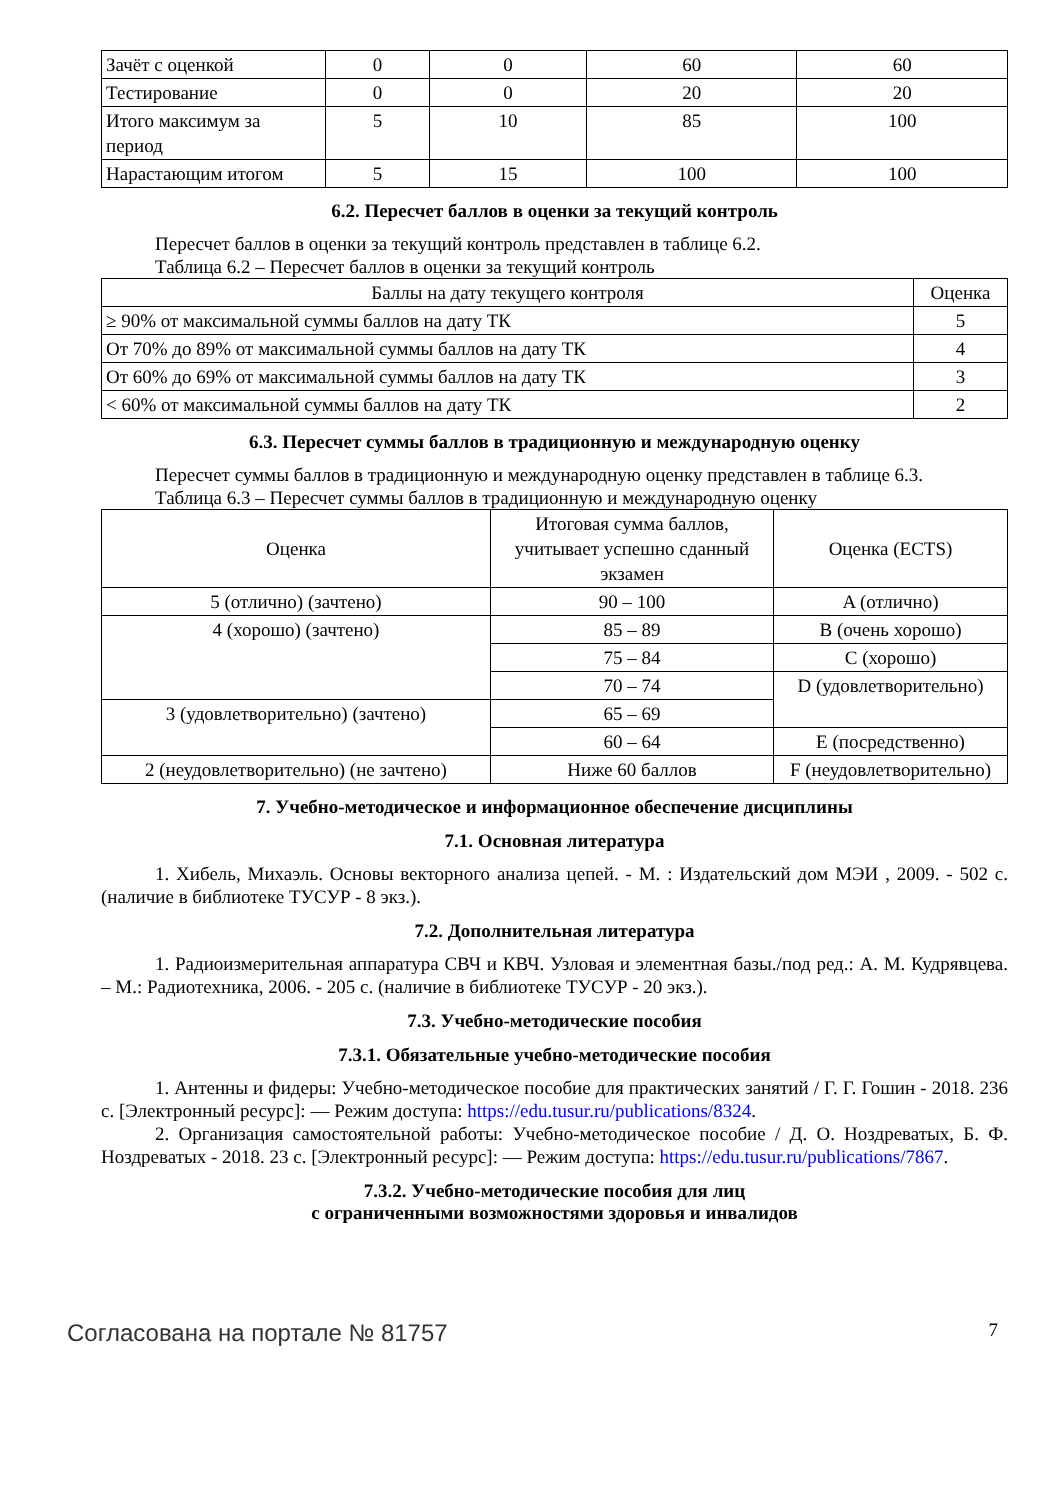| Зачёт с оценкой | 0 | 0 | 60 | 60 |
| Тестирование | 0 | 0 | 20 | 20 |
| Итого максимум за период | 5 | 10 | 85 | 100 |
| Нарастающим итогом | 5 | 15 | 100 | 100 |
6.2. Пересчет баллов в оценки за текущий контроль
Пересчет баллов в оценки за текущий контроль представлен в таблице 6.2.
Таблица 6.2 – Пересчет баллов в оценки за текущий контроль
| Баллы на дату текущего контроля | Оценка |
| --- | --- |
| ≥ 90% от максимальной суммы баллов на дату ТК | 5 |
| От 70% до 89% от максимальной суммы баллов на дату ТК | 4 |
| От 60% до 69% от максимальной суммы баллов на дату ТК | 3 |
| < 60% от максимальной суммы баллов на дату ТК | 2 |
6.3. Пересчет суммы баллов в традиционную и международную оценку
Пересчет суммы баллов в традиционную и международную оценку представлен в таблице 6.3.
Таблица 6.3 – Пересчет суммы баллов в традиционную и международную оценку
| Оценка | Итоговая сумма баллов, учитывает успешно сданный экзамен | Оценка (ECTS) |
| --- | --- | --- |
| 5 (отлично) (зачтено) | 90 – 100 | A (отлично) |
| 4 (хорошо) (зачтено) | 85 – 89 | B (очень хорошо) |
| | 75 – 84 | C (хорошо) |
| | 70 – 74 | D (удовлетворительно) |
| 3 (удовлетворительно) (зачтено) | 65 – 69 | |
| | 60 – 64 | E (посредственно) |
| 2 (неудовлетворительно) (не зачтено) | Ниже 60 баллов | F (неудовлетворительно) |
7. Учебно-методическое и информационное обеспечение дисциплины
7.1. Основная литература
1. Хибель, Михаэль. Основы векторного анализа цепей. - М. : Издательский дом МЭИ , 2009. - 502 с. (наличие в библиотеке ТУСУР - 8 экз.).
7.2. Дополнительная литература
1. Радиоизмерительная аппаратура СВЧ и КВЧ. Узловая и элементная базы./под ред.: А. М. Кудрявцева. – М.: Радиотехника, 2006. - 205 с. (наличие в библиотеке ТУСУР - 20 экз.).
7.3. Учебно-методические пособия
7.3.1. Обязательные учебно-методические пособия
1. Антенны и фидеры: Учебно-методическое пособие для практических занятий / Г. Г. Гошин - 2018. 236 с. [Электронный ресурс]: — Режим доступа: https://edu.tusur.ru/publications/8324.
2. Организация самостоятельной работы: Учебно-методическое пособие / Д. О. Ноздреватых, Б. Ф. Ноздреватых - 2018. 23 с. [Электронный ресурс]: — Режим доступа: https://edu.tusur.ru/publications/7867.
7.3.2. Учебно-методические пособия для лиц
с ограниченными возможностями здоровья и инвалидов
Согласована на портале № 81757 7